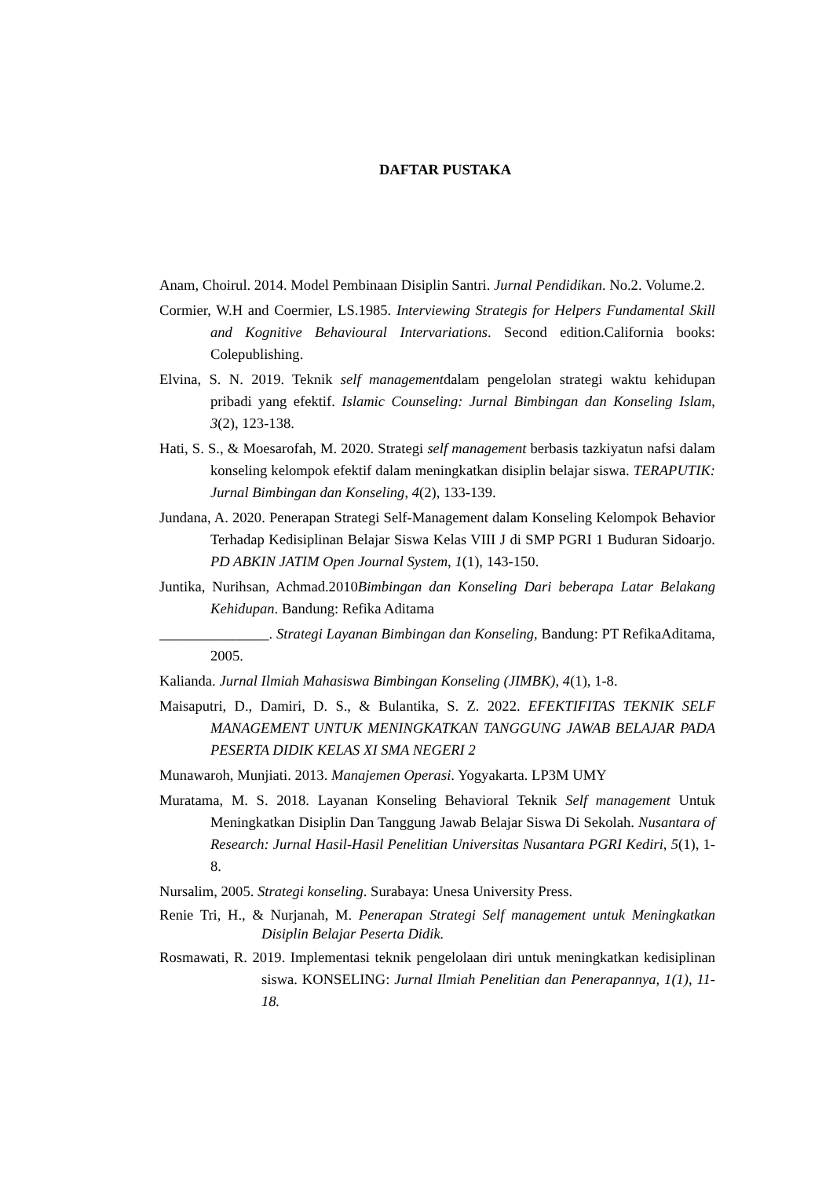DAFTAR PUSTAKA
Anam, Choirul. 2014. Model Pembinaan Disiplin Santri. Jurnal Pendidikan. No.2. Volume.2.
Cormier, W.H and Coermier, LS.1985. Interviewing Strategis for Helpers Fundamental Skill and Kognitive Behavioural Intervariations. Second edition.California books: Colepublishing.
Elvina, S. N. 2019. Teknik self managementdalam pengelolan strategi waktu kehidupan pribadi yang efektif. Islamic Counseling: Jurnal Bimbingan dan Konseling Islam, 3(2), 123-138.
Hati, S. S., & Moesarofah, M. 2020. Strategi self management berbasis tazkiyatun nafsi dalam konseling kelompok efektif dalam meningkatkan disiplin belajar siswa. TERAPUTIK: Jurnal Bimbingan dan Konseling, 4(2), 133-139.
Jundana, A. 2020. Penerapan Strategi Self-Management dalam Konseling Kelompok Behavior Terhadap Kedisiplinan Belajar Siswa Kelas VIII J di SMP PGRI 1 Buduran Sidoarjo. PD ABKIN JATIM Open Journal System, 1(1), 143-150.
Juntika, Nurihsan, Achmad.2010Bimbingan dan Konseling Dari beberapa Latar Belakang Kehidupan. Bandung: Refika Aditama
_______________. Strategi Layanan Bimbingan dan Konseling, Bandung: PT RefikaAditama, 2005.
Kalianda. Jurnal Ilmiah Mahasiswa Bimbingan Konseling (JIMBK), 4(1), 1-8.
Maisaputri, D., Damiri, D. S., & Bulantika, S. Z. 2022. EFEKTIFITAS TEKNIK SELF MANAGEMENT UNTUK MENINGKATKAN TANGGUNG JAWAB BELAJAR PADA PESERTA DIDIK KELAS XI SMA NEGERI 2
Munawaroh, Munjiati. 2013. Manajemen Operasi. Yogyakarta. LP3M UMY
Muratama, M. S. 2018. Layanan Konseling Behavioral Teknik Self management Untuk Meningkatkan Disiplin Dan Tanggung Jawab Belajar Siswa Di Sekolah. Nusantara of Research: Jurnal Hasil-Hasil Penelitian Universitas Nusantara PGRI Kediri, 5(1), 1-8.
Nursalim, 2005. Strategi konseling. Surabaya: Unesa University Press.
Renie Tri, H., & Nurjanah, M. Penerapan Strategi Self management untuk Meningkatkan Disiplin Belajar Peserta Didik.
Rosmawati, R. 2019. Implementasi teknik pengelolaan diri untuk meningkatkan kedisiplinan siswa. KONSELING: Jurnal Ilmiah Penelitian dan Penerapannya, 1(1), 11-18.